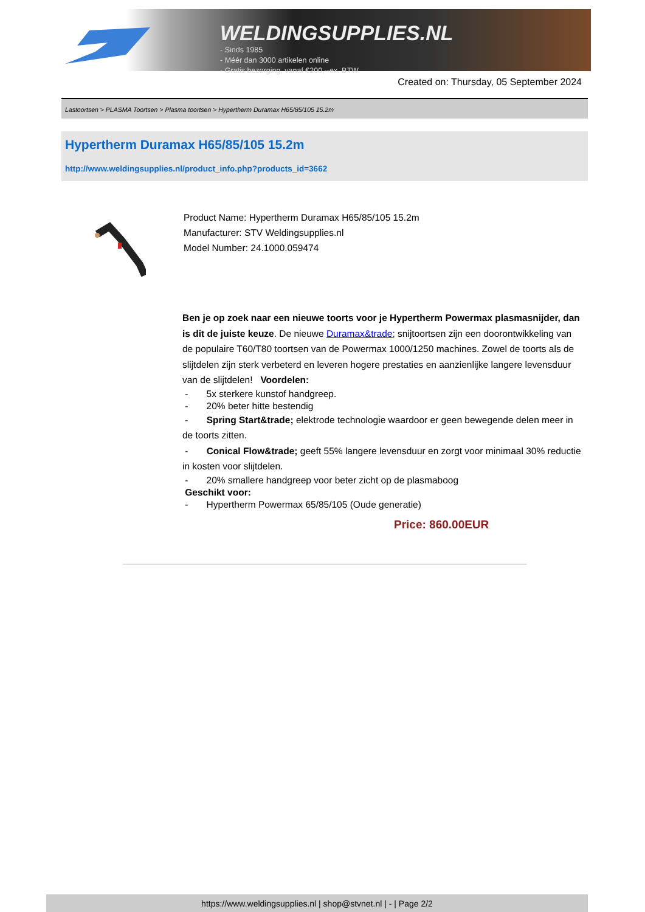WELDINGSUPPLIES.NL
- Sinds 1985
- Méér dan 3000 artikelen online
- Gratis bezorging, vanaf €200,--ex. BTW
Created on: Thursday, 05 September 2024
Lastoortsen > PLASMA Toortsen > Plasma toortsen > Hypertherm Duramax H65/85/105 15.2m
Hypertherm Duramax H65/85/105 15.2m
http://www.weldingsupplies.nl/product_info.php?products_id=3662
Product Name: Hypertherm Duramax H65/85/105 15.2m
Manufacturer: STV Weldingsupplies.nl
Model Number: 24.1000.059474
Ben je op zoek naar een nieuwe toorts voor je Hypertherm Powermax plasmasnijder, dan is dit de juiste keuze. De nieuwe Duramax&trade; snijtoortsen zijn een doorontwikkeling van de populaire T60/T80 toortsen van de Powermax 1000/1250 machines. Zowel de toorts als de slijtdelen zijn sterk verbeterd en leveren hogere prestaties en aanzienlijke langere levensduur van de slijtdelen! Voordelen:
- 5x sterkere kunstof handgreep.
- 20% beter hitte bestendig
- Spring Start&trade; elektrode technologie waardoor er geen bewegende delen meer in de toorts zitten.
- Conical Flow&trade; geeft 55% langere levensduur en zorgt voor minimaal 30% reductie in kosten voor slijtdelen.
- 20% smallere handgreep voor beter zicht op de plasmaboog
Geschikt voor:
- Hypertherm Powermax 65/85/105 (Oude generatie)
Price: 860.00EUR
https://www.weldingsupplies.nl | shop@stvnet.nl | - | Page 2/2